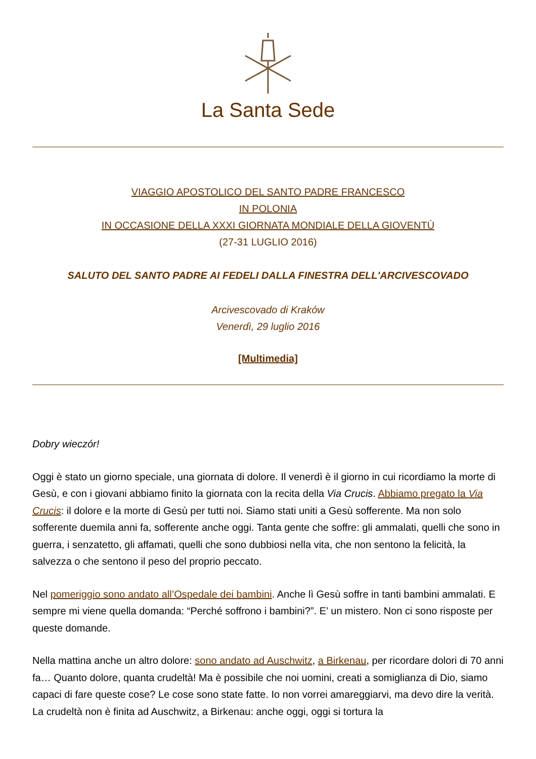La Santa Sede
VIAGGIO APOSTOLICO DEL SANTO PADRE FRANCESCO
IN POLONIA
IN OCCASIONE DELLA XXXI GIORNATA MONDIALE DELLA GIOVENTÙ
(27-31 LUGLIO 2016)
SALUTO DEL SANTO PADRE AI FEDELI DALLA FINESTRA DELL'ARCIVESCOVADO
Arcivescovado di Kraków
Venerdì, 29 luglio 2016
[Multimedia]
Dobry wieczór!
Oggi è stato un giorno speciale, una giornata di dolore. Il venerdì è il giorno in cui ricordiamo la morte di Gesù, e con i giovani abbiamo finito la giornata con la recita della Via Crucis. Abbiamo pregato la Via Crucis: il dolore e la morte di Gesù per tutti noi. Siamo stati uniti a Gesù sofferente. Ma non solo sofferente duemila anni fa, sofferente anche oggi. Tanta gente che soffre: gli ammalati, quelli che sono in guerra, i senzatetto, gli affamati, quelli che sono dubbiosi nella vita, che non sentono la felicità, la salvezza o che sentono il peso del proprio peccato.
Nel pomeriggio sono andato all’Ospedale dei bambini. Anche lì Gesù soffre in tanti bambini ammalati. E sempre mi viene quella domanda: “Perché soffrono i bambini?”. E’ un mistero. Non ci sono risposte per queste domande.
Nella mattina anche un altro dolore: sono andato ad Auschwitz, a Birkenau, per ricordare dolori di 70 anni fa… Quanto dolore, quanta crudeltà! Ma è possibile che noi uomini, creati a somiglianza di Dio, siamo capaci di fare queste cose? Le cose sono state fatte. Io non vorrei amareggiarvi, ma devo dire la verità. La crudeltà non è finita ad Auschwitz, a Birkenau: anche oggi, oggi si tortura la